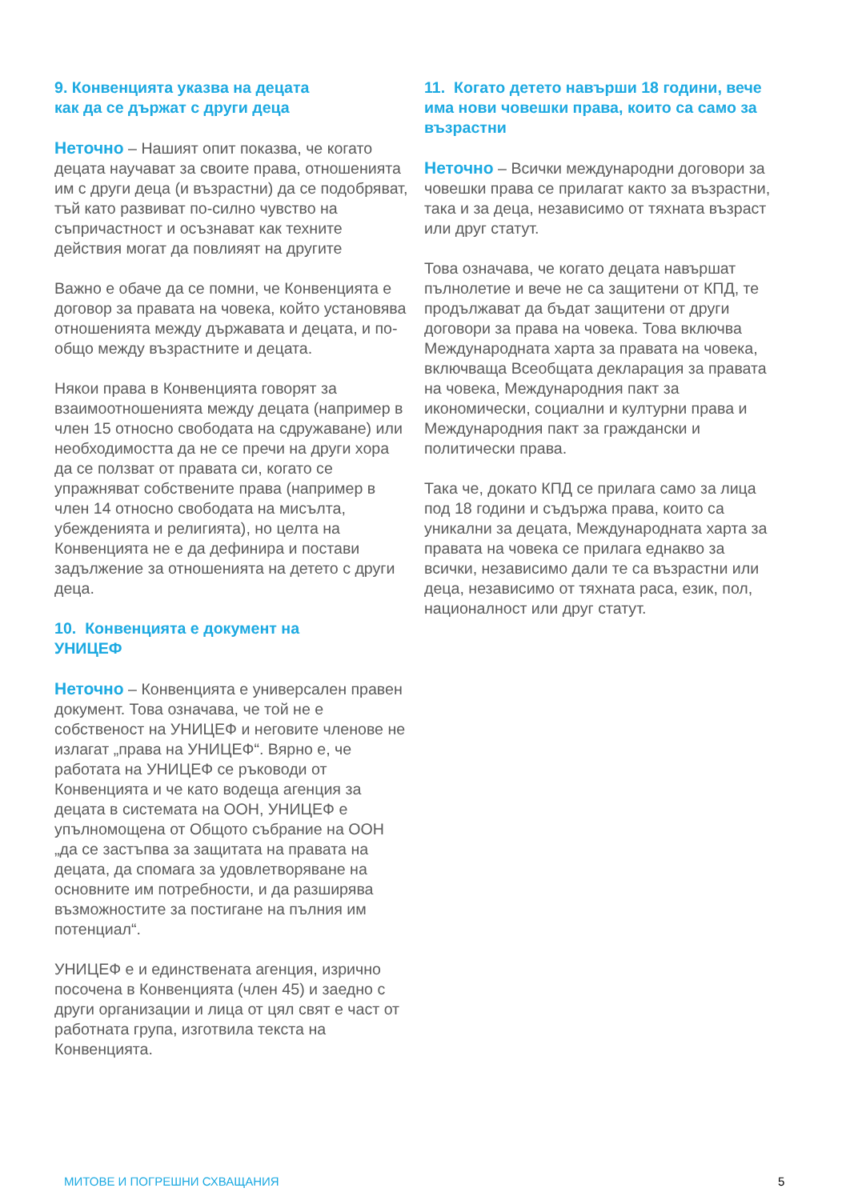9. Конвенцията указва на децата
как да се държат с други деца
Неточно – Нашият опит показва, че когато децата научават за своите права, отношенията им с други деца (и възрастни) да се подобряват, тъй като развиват по-силно чувство на съпричастност и осъзнават как техните действия могат да повлияят на другите
Важно е обаче да се помни, че Конвенцията е договор за правата на човека, който установява отношенията между държавата и децата, и по-общо между възрастните и децата.
Някои права в Конвенцията говорят за взаимоотношенията между децата (например в член 15 относно свободата на сдружаване) или необходимостта да не се пречи на други хора да се ползват от правата си, когато се упражняват собствените права (например в член 14 относно свободата на мисълта, убежденията и религията), но целта на Конвенцията не е да дефинира и постави задължение за отношенията на детето с други деца.
10. Конвенцията е документ на
УНИЦЕФ
Неточно – Конвенцията е универсален правен документ. Това означава, че той не е собственост на УНИЦЕФ и неговите членове не излагат „права на УНИЦЕФ“. Вярно е, че работата на УНИЦЕФ се ръководи от Конвенцията и че като водеща агенция за децата в системата на ООН, УНИЦЕФ е упълномощена от Общото събрание на ООН „да се застъпва за защитата на правата на децата, да спомага за удовлетворяване на основните им потребности, и да разширява възможностите за постигане на пълния им потенциал“.
УНИЦЕФ е и единствената агенция, изрично посочена в Конвенцията (член 45) и заедно с други организации и лица от цял свят е част от работната група, изготвила текста на Конвенцията.
11. Когато детето навърши 18 години, вече има нови човешки права, които са само за възрастни
Неточно – Всички международни договори за човешки права се прилагат както за възрастни, така и за деца, независимо от тяхната възраст или друг статут.
Това означава, че когато децата навършат пълнолетие и вече не са защитени от КПД, те продължават да бъдат защитени от други договори за права на човека. Това включва Международната харта за правата на човека, включваща Всеобщата декларация за правата на човека, Международния пакт за икономически, социални и културни права и Международния пакт за граждански и политически права.
Така че, докато КПД се прилага само за лица под 18 години и съдържа права, които са уникални за децата, Международната харта за правата на човека се прилага еднакво за всички, независимо дали те са възрастни или деца, независимо от тяхната раса, език, пол, националност или друг статут.
МИТОВЕ И ПОГРЕШНИ СХВАЩАНИЯ 5